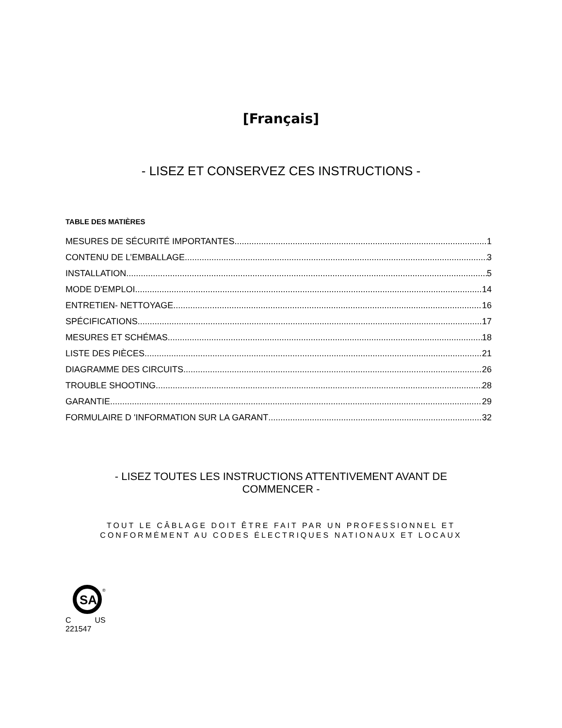[Français]
- LISEZ ET CONSERVEZ CES INSTRUCTIONS -
TABLE DES MATIÈRES
MESURES DE SÉCURITÉ IMPORTANTES 1
CONTENU DE L’EMBALLAGE 3
INSTALLATION 5
MODE D'EMPLOI 14
ENTRETIEN- NETTOYAGE 16
SPÉCIFICATIONS 17
MESURES ET SCHÉMAS 18
LISTE DES PIÈCES 21
DIAGRAMME DES CIRCUITS 26
TROUBLE SHOOTING 28
GARANTIE 29
FORMULAIRE D 'INFORMATION SUR LA GARANT 32
- LISEZ TOUTES LES INSTRUCTIONS ATTENTIVEMENT AVANT DE
COMMENCER -
TOUT LE CÂBLAGE DOIT ÊTRE FAIT PAR UN PROFESSIONNEL ET
CONFORMÉMENT AU CODES ÉLECTRIQUES NATIONAUX ET LOCAUX
SA
®
C US
221547